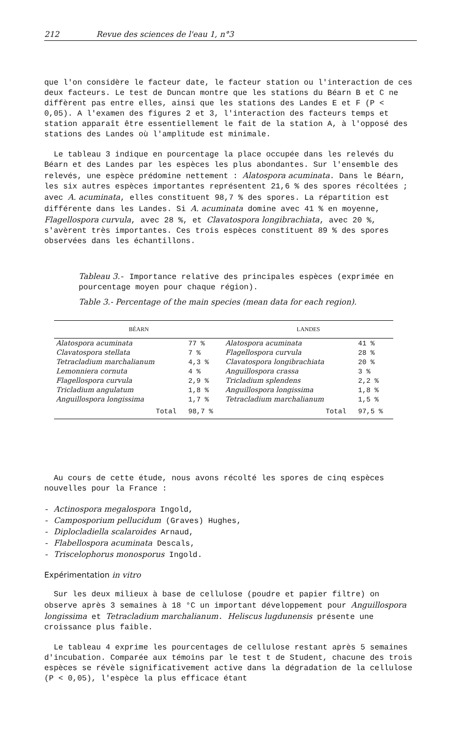212 Revue des sciences de l'eau 1, n°3
que l'on considère le facteur date, le facteur station ou l'interaction de ces deux facteurs. Le test de Duncan montre que les stations du Béarn B et C ne diffèrent pas entre elles, ainsi que les stations des Landes E et F (P < 0,05). A l'examen des figures 2 et 3, l'interaction des facteurs temps et station apparaît être essentiellement le fait de la station A, à l'opposé des stations des Landes où l'amplitude est minimale.
Le tableau 3 indique en pourcentage la place occupée dans les relevés du Béarn et des Landes par les espèces les plus abondantes. Sur l'ensemble des relevés, une espèce prédomine nettement : Alatospora acuminata. Dans le Béarn, les six autres espèces importantes représentent 21,6 % des spores récoltées ; avec A. acuminata, elles constituent 98,7 % des spores. La répartition est différente dans les Landes. Si A. acuminata domine avec 41 % en moyenne, Flagellospora curvula, avec 28 %, et Clavatospora longibrachiata, avec 20 %, s'avèrent très importantes. Ces trois espèces constituent 89 % des spores observées dans les échantillons.
Tableau 3.- Importance relative des principales espèces (exprimée en pourcentage moyen pour chaque région).
Table 3.- Percentage of the main species (mean data for each region).
| BÉARN | | LANDES | |
| --- | --- | --- | --- |
| Alatospora acuminata | 77 % | Alatospora acuminata | 41 % |
| Clavatospora stellata | 7 % | Flagellospora curvula | 28 % |
| Tetracladium marchalianum | 4,3 % | Clavatospora longibrachiata | 20 % |
| Lemonniera cornuta | 4 % | Anguillospora crassa | 3 % |
| Flagellospora curvula | 2,9 % | Tricladium splendens | 2,2 % |
| Tricladium angulatum | 1,8 % | Anguillospora longissima | 1,8 % |
| Anguillospora longissima | 1,7 % | Tetracladium marchalianum | 1,5 % |
| Total | 98,7 % | Total | 97,5 % |
Au cours de cette étude, nous avons récolté les spores de cinq espèces nouvelles pour la France :
- Actinospora megalospora Ingold,
- Camposporium pellucidum (Graves) Hughes,
- Diplocladiella scalaroides Arnaud,
- Flabellospora acuminata Descals,
- Triscelophorus monosporus Ingold.
Expérimentation in vitro
Sur les deux milieux à base de cellulose (poudre et papier filtre) on observe après 3 semaines à 18 °C un important développement pour Anguillospora longissima et Tetracladium marchalianum. Heliscus lugdunensis présente une croissance plus faible.
Le tableau 4 exprime les pourcentages de cellulose restant après 5 semaines d'incubation. Comparée aux témoins par le test t de Student, chacune des trois espèces se révèle significativement active dans la dégradation de la cellulose (P < 0,05), l'espèce la plus efficace étant